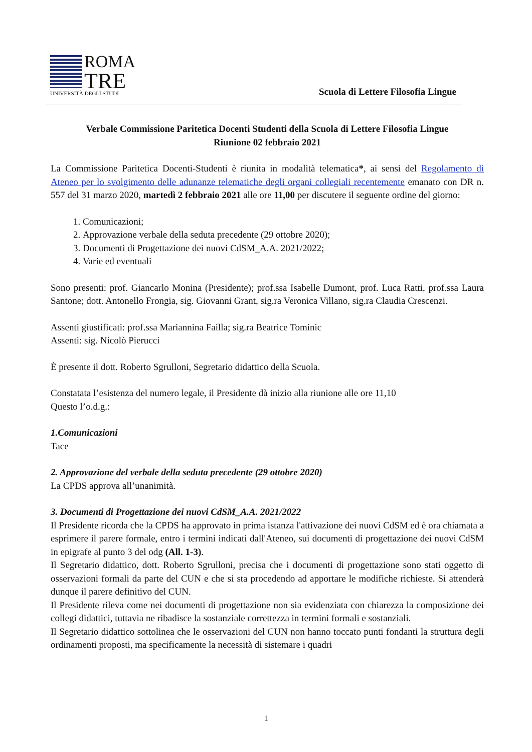ROMA
TRE
UNIVERSITÀ DEGLI STUDI
Scuola di Lettere Filosofia Lingue
Verbale Commissione Paritetica Docenti Studenti della Scuola di Lettere Filosofia Lingue
Riunione 02 febbraio 2021
La Commissione Paritetica Docenti-Studenti è riunita in modalità telematica*, ai sensi del Regolamento di Ateneo per lo svolgimento delle adunanze telematiche degli organi collegiali recentemente emanato con DR n. 557 del 31 marzo 2020, martedì 2 febbraio 2021 alle ore 11,00 per discutere il seguente ordine del giorno:
1. Comunicazioni;
2. Approvazione verbale della seduta precedente (29 ottobre 2020);
3. Documenti di Progettazione dei nuovi CdSM_A.A. 2021/2022;
4. Varie ed eventuali
Sono presenti: prof. Giancarlo Monina (Presidente); prof.ssa Isabelle Dumont, prof. Luca Ratti, prof.ssa Laura Santone; dott. Antonello Frongia, sig. Giovanni Grant, sig.ra Veronica Villano, sig.ra Claudia Crescenzi.
Assenti giustificati: prof.ssa Mariannina Failla; sig.ra Beatrice Tominic
Assenti: sig. Nicolò Pierucci
È presente il dott. Roberto Sgrulloni, Segretario didattico della Scuola.
Constatata l’esistenza del numero legale, il Presidente dà inizio alla riunione alle ore 11,10
Questo l’o.d.g.:
1.Comunicazioni
Tace
2. Approvazione del verbale della seduta precedente (29 ottobre 2020)
La CPDS approva all’unanimità.
3. Documenti di Progettazione dei nuovi CdSM_A.A. 2021/2022
Il Presidente ricorda che la CPDS ha approvato in prima istanza l'attivazione dei nuovi CdSM ed è ora chiamata a esprimere il parere formale, entro i termini indicati dall'Ateneo, sui documenti di progettazione dei nuovi CdSM in epigrafe al punto 3 del odg (All. 1-3).
Il Segretario didattico, dott. Roberto Sgrulloni, precisa che i documenti di progettazione sono stati oggetto di osservazioni formali da parte del CUN e che si sta procedendo ad apportare le modifiche richieste. Si attenderà dunque il parere definitivo del CUN.
Il Presidente rileva come nei documenti di progettazione non sia evidenziata con chiarezza la composizione dei collegi didattici, tuttavia ne ribadisce la sostanziale correttezza in termini formali e sostanziali.
Il Segretario didattico sottolinea che le osservazioni del CUN non hanno toccato punti fondanti la struttura degli ordinamenti proposti, ma specificamente la necessità di sistemare i quadri
1